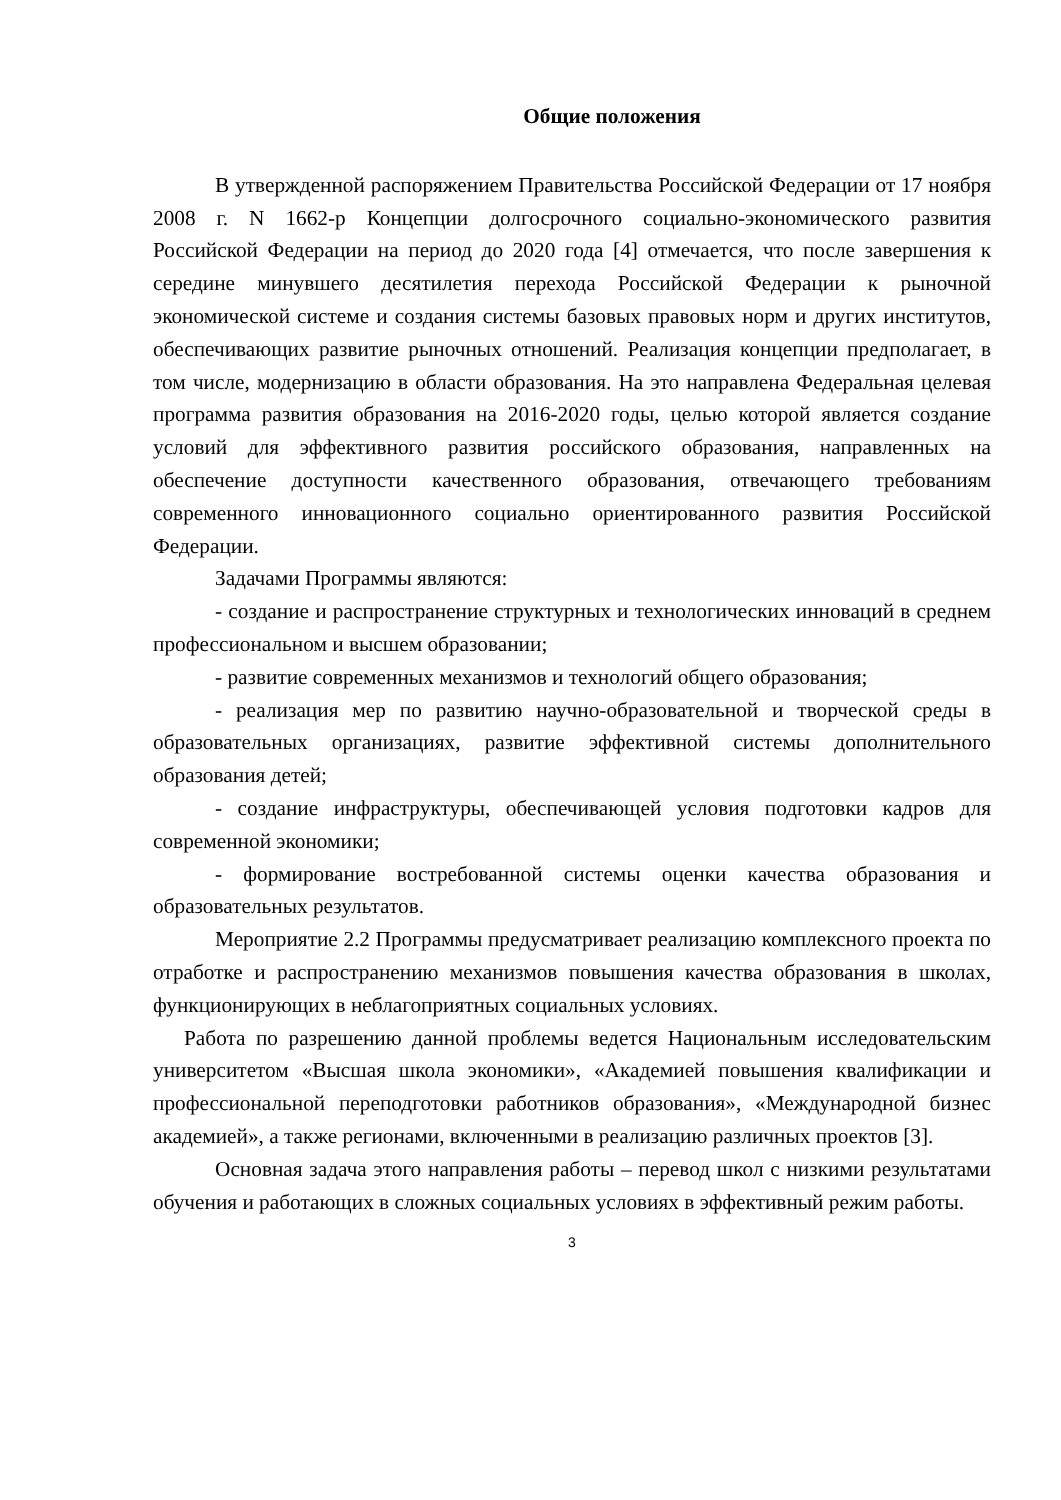Общие положения
В утвержденной распоряжением Правительства Российской Федерации от 17 ноября 2008 г. N 1662-р Концепции долгосрочного социально-экономического развития Российской Федерации на период до 2020 года [4] отмечается, что после завершения к середине минувшего десятилетия перехода Российской Федерации к рыночной экономической системе и создания системы базовых правовых норм и других институтов, обеспечивающих развитие рыночных отношений. Реализация концепции предполагает, в том числе, модернизацию в области образования. На это направлена Федеральная целевая программа развития образования на 2016-2020 годы, целью которой является создание условий для эффективного развития российского образования, направленных на обеспечение доступности качественного образования, отвечающего требованиям современного инновационного социально ориентированного развития Российской Федерации.
Задачами Программы являются:
- создание и распространение структурных и технологических инноваций в среднем профессиональном и высшем образовании;
- развитие современных механизмов и технологий общего образования;
- реализация мер по развитию научно-образовательной и творческой среды в образовательных организациях, развитие эффективной системы дополнительного образования детей;
- создание инфраструктуры, обеспечивающей условия подготовки кадров для современной экономики;
- формирование востребованной системы оценки качества образования и образовательных результатов.
Мероприятие 2.2 Программы предусматривает реализацию комплексного проекта по отработке и распространению механизмов повышения качества образования в школах, функционирующих в неблагоприятных социальных условиях.
Работа по разрешению данной проблемы ведется Национальным исследовательским университетом «Высшая школа экономики», «Академией повышения квалификации и профессиональной переподготовки работников образования», «Международной бизнес академией», а также регионами, включенными в реализацию различных проектов [3].
Основная задача этого направления работы – перевод школ с низкими результатами обучения и работающих в сложных социальных условиях в эффективный режим работы.
3